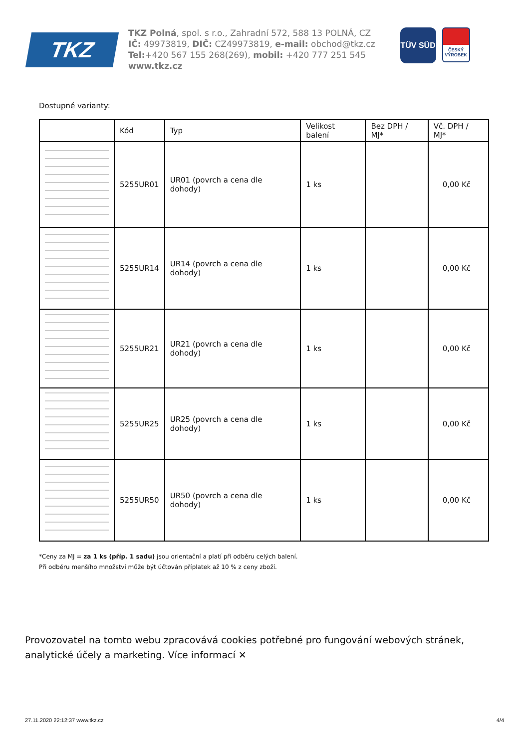TKZ
TKZ Polná, spol. s r.o., Zahradní 572, 588 13 POLNÁ, CZ
IČ: 49973819, DIČ: CZ49973819, e-mail: obchod@tkz.cz
Tel:+420 567 155 268(269), mobil: +420 777 251 545
www.tkz.cz
TÜV SÜD
ČESKÝ VÝROBEK
Dostupné varianty:
| | Kód | Typ | Velikost balení | Bez DPH / MJ* | Vč. DPH / MJ* |
| --- | --- | --- | --- | --- | --- |
| | 5255UR01 | UR01 (povrch a cena dle dohody) | 1 ks | | 0,00 Kč |
| | 5255UR14 | UR14 (povrch a cena dle dohody) | 1 ks | | 0,00 Kč |
| | 5255UR21 | UR21 (povrch a cena dle dohody) | 1 ks | | 0,00 Kč |
| | 5255UR25 | UR25 (povrch a cena dle dohody) | 1 ks | | 0,00 Kč |
| | 5255UR50 | UR50 (povrch a cena dle dohody) | 1 ks | | 0,00 Kč |
*Ceny za MJ = za 1 ks (příp. 1 sadu) jsou orientační a platí při odběru celých balení.
Při odběru menšího množství může být účtován příplatek až 10 % z ceny zboží.
Provozovatel na tomto webu zpracovává cookies potřebné pro fungování webových stránek, analytické účely a marketing. Více informací ✕
27.11.2020 22:12:37 www.tkz.cz 4/4